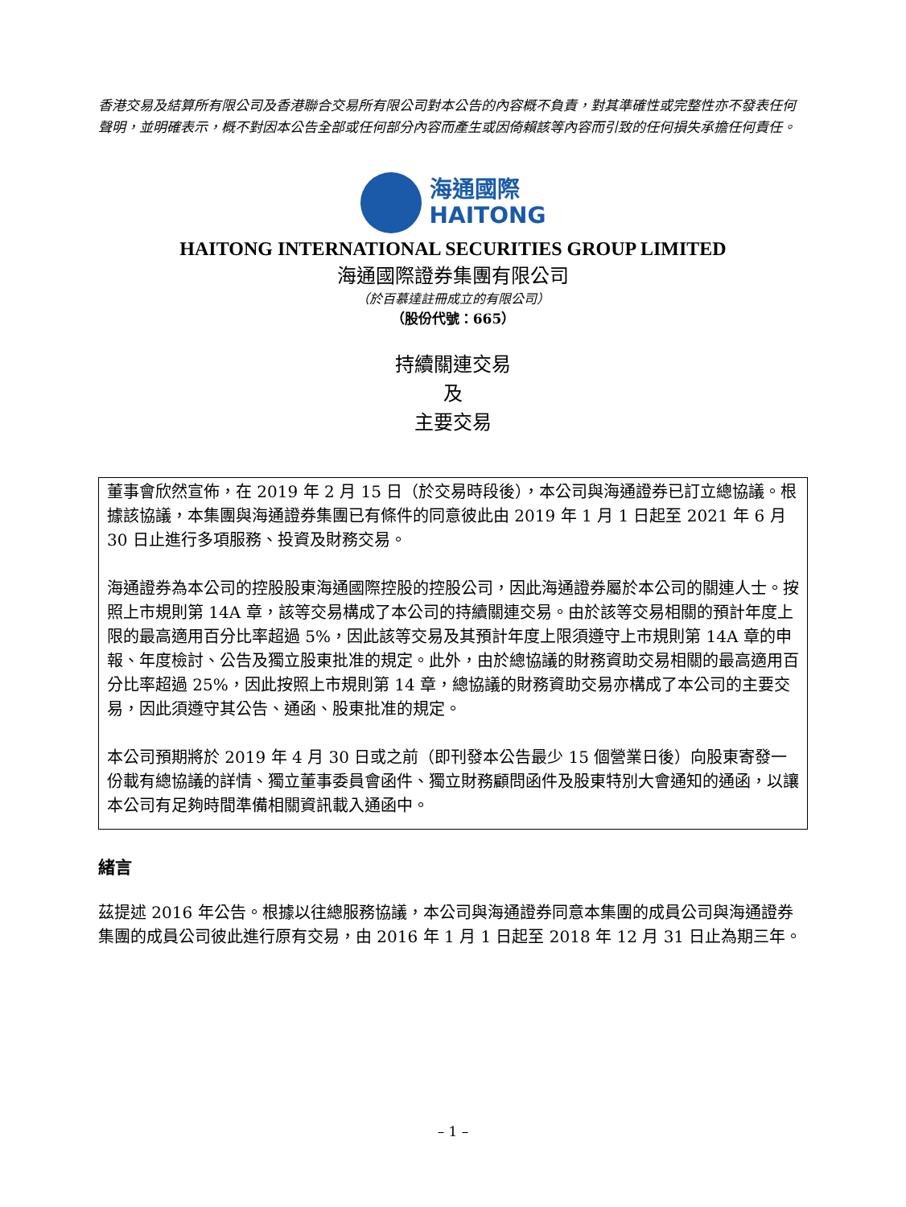香港交易及結算所有限公司及香港聯合交易所有限公司對本公告的內容概不負責，對其準確性或完整性亦不發表任何聲明，並明確表示，概不對因本公告全部或任何部分內容而產生或因倚賴該等內容而引致的任何損失承擔任何責任。
海通國際
HAITONG
HAITONG INTERNATIONAL SECURITIES GROUP LIMITED
海通國際證券集團有限公司
（於百慕達註冊成立的有限公司）
（股份代號：665）
持續關連交易
及
主要交易
董事會欣然宣佈，在 2019 年 2 月 15 日（於交易時段後），本公司與海通證券已訂立總協議。根據該協議，本集團與海通證券集團已有條件的同意彼此由 2019 年 1 月 1 日起至 2021 年 6 月 30 日止進行多項服務、投資及財務交易。
海通證券為本公司的控股股東海通國際控股的控股公司，因此海通證券屬於本公司的關連人士。按照上市規則第 14A 章，該等交易構成了本公司的持續關連交易。由於該等交易相關的預計年度上限的最高適用百分比率超過 5%，因此該等交易及其預計年度上限須遵守上市規則第 14A 章的申報、年度檢討、公告及獨立股東批准的規定。此外，由於總協議的財務資助交易相關的最高適用百分比率超過 25%，因此按照上市規則第 14 章，總協議的財務資助交易亦構成了本公司的主要交易，因此須遵守其公告、通函、股東批准的規定。
本公司預期將於 2019 年 4 月 30 日或之前（即刊發本公告最少 15 個營業日後）向股東寄發一份載有總協議的詳情、獨立董事委員會函件、獨立財務顧問函件及股東特別大會通知的通函，以讓本公司有足夠時間準備相關資訊載入通函中。
緒言
茲提述 2016 年公告。根據以往總服務協議，本公司與海通證券同意本集團的成員公司與海通證券集團的成員公司彼此進行原有交易，由 2016 年 1 月 1 日起至 2018 年 12 月 31 日止為期三年。
– 1 –